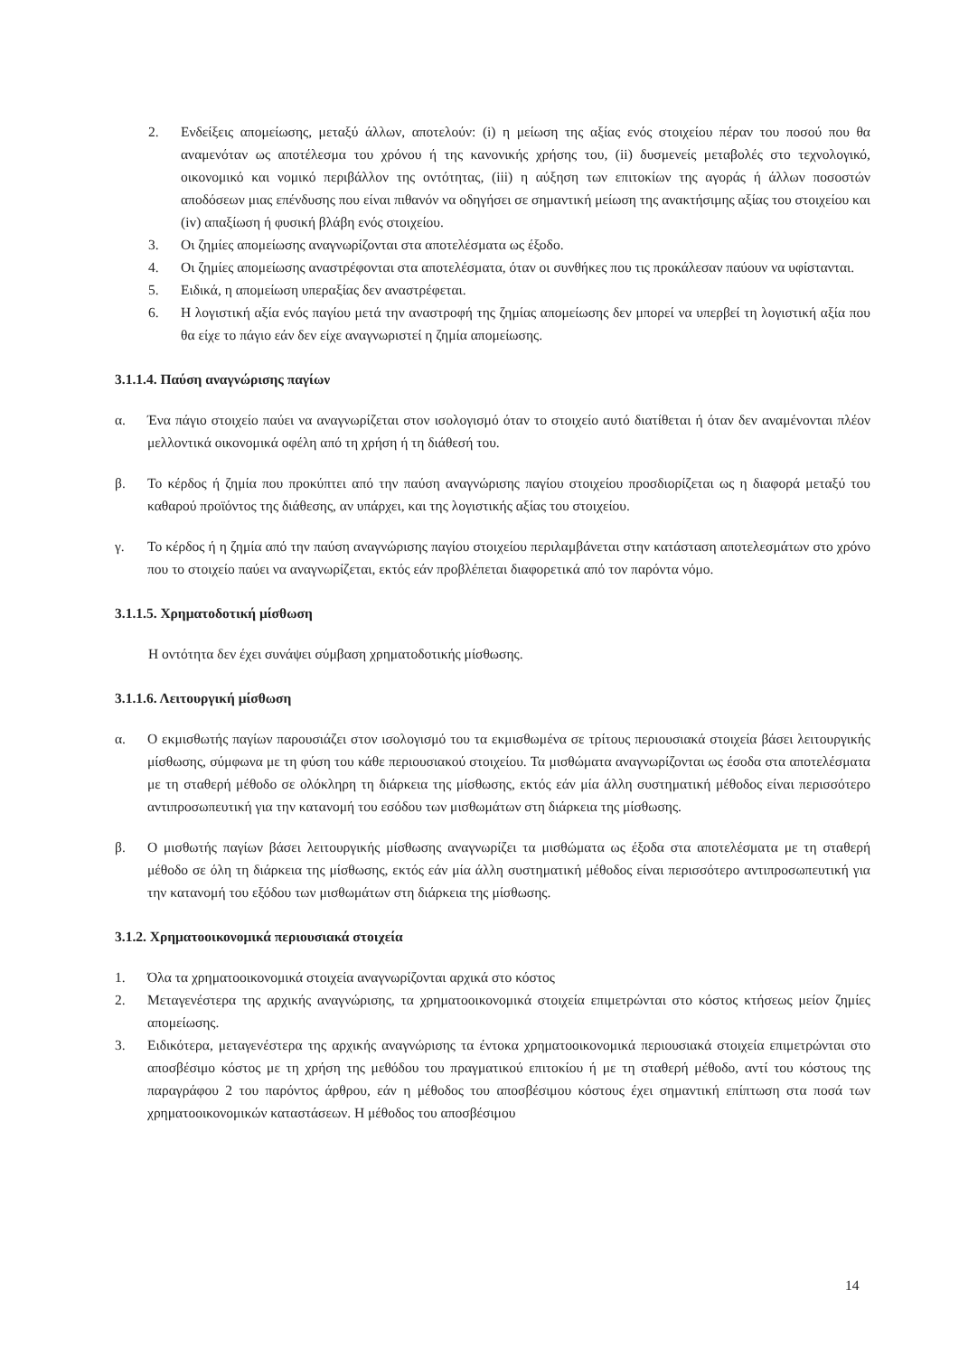2. Ενδείξεις απομείωσης, μεταξύ άλλων, αποτελούν: (i) η μείωση της αξίας ενός στοιχείου πέραν του ποσού που θα αναμενόταν ως αποτέλεσμα του χρόνου ή της κανονικής χρήσης του, (ii) δυσμενείς μεταβολές στο τεχνολογικό, οικονομικό και νομικό περιβάλλον της οντότητας, (iii) η αύξηση των επιτοκίων της αγοράς ή άλλων ποσοστών αποδόσεων μιας επένδυσης που είναι πιθανόν να οδηγήσει σε σημαντική μείωση της ανακτήσιμης αξίας του στοιχείου και (iv) απαξίωση ή φυσική βλάβη ενός στοιχείου.
3. Οι ζημίες απομείωσης αναγνωρίζονται στα αποτελέσματα ως έξοδο.
4. Οι ζημίες απομείωσης αναστρέφονται στα αποτελέσματα, όταν οι συνθήκες που τις προκάλεσαν παύουν να υφίστανται.
5. Ειδικά, η απομείωση υπεραξίας δεν αναστρέφεται.
6. Η λογιστική αξία ενός παγίου μετά την αναστροφή της ζημίας απομείωσης δεν μπορεί να υπερβεί τη λογιστική αξία που θα είχε το πάγιο εάν δεν είχε αναγνωριστεί η ζημία απομείωσης.
3.1.1.4. Παύση αναγνώρισης παγίων
α. Ένα πάγιο στοιχείο παύει να αναγνωρίζεται στον ισολογισμό όταν το στοιχείο αυτό διατίθεται ή όταν δεν αναμένονται πλέον μελλοντικά οικονομικά οφέλη από τη χρήση ή τη διάθεσή του.
β. Το κέρδος ή ζημία που προκύπτει από την παύση αναγνώρισης παγίου στοιχείου προσδιορίζεται ως η διαφορά μεταξύ του καθαρού προϊόντος της διάθεσης, αν υπάρχει, και της λογιστικής αξίας του στοιχείου.
γ. Το κέρδος ή η ζημία από την παύση αναγνώρισης παγίου στοιχείου περιλαμβάνεται στην κατάσταση αποτελεσμάτων στο χρόνο που το στοιχείο παύει να αναγνωρίζεται, εκτός εάν προβλέπεται διαφορετικά από τον παρόντα νόμο.
3.1.1.5. Χρηματοδοτική μίσθωση
Η οντότητα δεν έχει συνάψει σύμβαση χρηματοδοτικής μίσθωσης.
3.1.1.6. Λειτουργική μίσθωση
α. Ο εκμισθωτής παγίων παρουσιάζει στον ισολογισμό του τα εκμισθωμένα σε τρίτους περιουσιακά στοιχεία βάσει λειτουργικής μίσθωσης, σύμφωνα με τη φύση του κάθε περιουσιακού στοιχείου. Τα μισθώματα αναγνωρίζονται ως έσοδα στα αποτελέσματα με τη σταθερή μέθοδο σε ολόκληρη τη διάρκεια της μίσθωσης, εκτός εάν μία άλλη συστηματική μέθοδος είναι περισσότερο αντιπροσωπευτική για την κατανομή του εσόδου των μισθωμάτων στη διάρκεια της μίσθωσης.
β. Ο μισθωτής παγίων βάσει λειτουργικής μίσθωσης αναγνωρίζει τα μισθώματα ως έξοδα στα αποτελέσματα με τη σταθερή μέθοδο σε όλη τη διάρκεια της μίσθωσης, εκτός εάν μία άλλη συστηματική μέθοδος είναι περισσότερο αντιπροσωπευτική για την κατανομή του εξόδου των μισθωμάτων στη διάρκεια της μίσθωσης.
3.1.2. Χρηματοοικονομικά περιουσιακά στοιχεία
1. Όλα τα χρηματοοικονομικά στοιχεία αναγνωρίζονται αρχικά στο κόστος
2. Μεταγενέστερα της αρχικής αναγνώρισης, τα χρηματοοικονομικά στοιχεία επιμετρώνται στο κόστος κτήσεως μείον ζημίες απομείωσης.
3. Ειδικότερα, μεταγενέστερα της αρχικής αναγνώρισης τα έντοκα χρηματοοικονομικά περιουσιακά στοιχεία επιμετρώνται στο αποσβέσιμο κόστος με τη χρήση της μεθόδου του πραγματικού επιτοκίου ή με τη σταθερή μέθοδο, αντί του κόστους της παραγράφου 2 του παρόντος άρθρου, εάν η μέθοδος του αποσβέσιμου κόστους έχει σημαντική επίπτωση στα ποσά των χρηματοοικονομικών καταστάσεων. Η μέθοδος του αποσβέσιμου
14